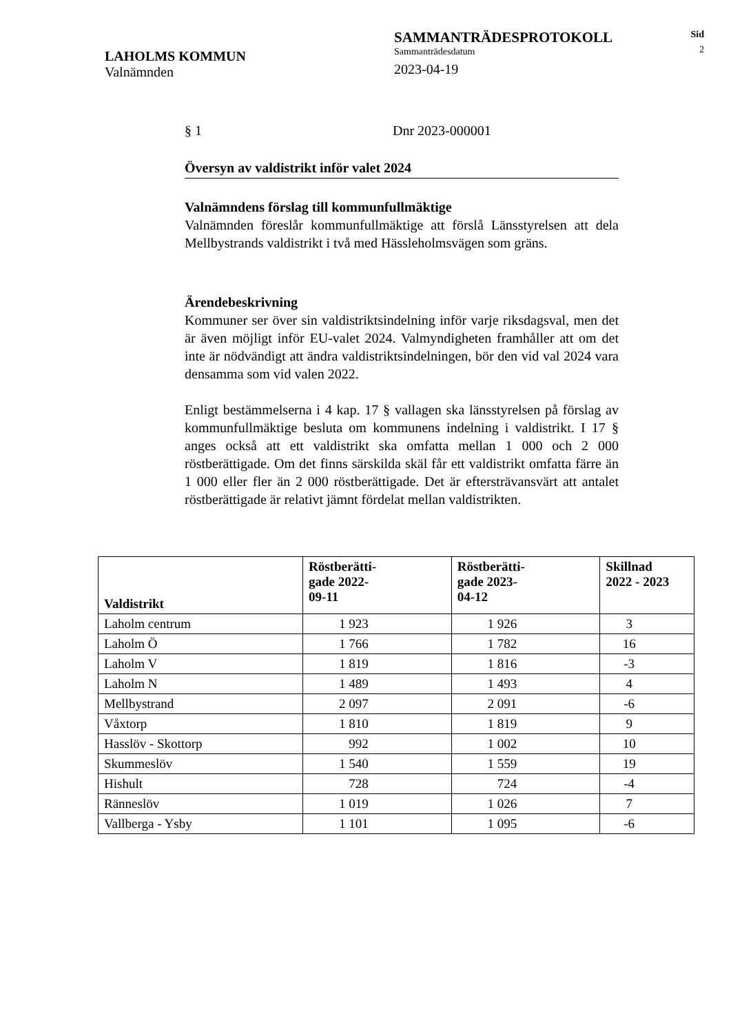LAHOLMS KOMMUN
Valnämnden
SAMMANTRÄDESPROTOKOLL
Sammanträdesdatum
2023-04-19
Sid
2
§ 1 Dnr 2023-000001
Översyn av valdistrikt inför valet 2024
Valnämndens förslag till kommunfullmäktige
Valnämnden föreslår kommunfullmäktige att förslå Länsstyrelsen att dela Mellbystrands valdistrikt i två med Hässleholmsvägen som gräns.
Ärendebeskrivning
Kommuner ser över sin valdistriktsindelning inför varje riksdagsval, men det är även möjligt inför EU-valet 2024. Valmyndigheten framhåller att om det inte är nödvändigt att ändra valdistriktsindelningen, bör den vid val 2024 vara densamma som vid valen 2022.
Enligt bestämmelserna i 4 kap. 17 § vallagen ska länsstyrelsen på förslag av kommunfullmäktige besluta om kommunens indelning i valdistrikt. I 17 § anges också att ett valdistrikt ska omfatta mellan 1 000 och 2 000 röstberättigade. Om det finns särskilda skäl får ett valdistrikt omfatta färre än 1 000 eller fler än 2 000 röstberättigade. Det är eftersträvansvärt att antalet röstberättigade är relativt jämnt fördelat mellan valdistrikten.
| Valdistrikt | Röstberätti- gade 2022- 09-11 | Röstberätti- gade 2023- 04-12 | Skillnad 2022 - 2023 |
| --- | --- | --- | --- |
| Laholm centrum | 1 923 | 1 926 | 3 |
| Laholm Ö | 1 766 | 1 782 | 16 |
| Laholm V | 1 819 | 1 816 | -3 |
| Laholm N | 1 489 | 1 493 | 4 |
| Mellbystrand | 2 097 | 2 091 | -6 |
| Våxtorp | 1 810 | 1 819 | 9 |
| Hasslöv - Skottorp | 992 | 1 002 | 10 |
| Skummeslöv | 1 540 | 1 559 | 19 |
| Hishult | 728 | 724 | -4 |
| Ränneslöv | 1 019 | 1 026 | 7 |
| Vallberga - Ysby | 1 101 | 1 095 | -6 |